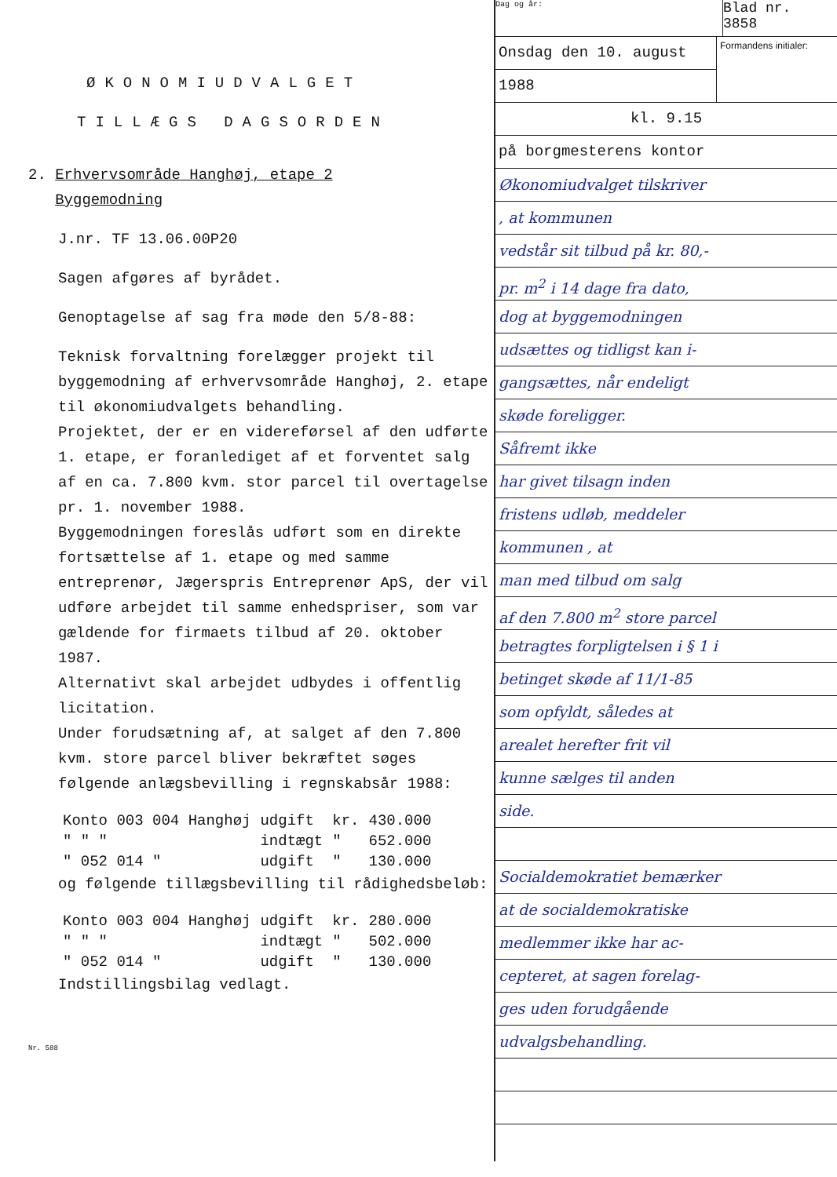ØKONOMIUDVALGET
TILLÆGS DAGSORDEN
2. Erhvervsområde Hanghøj, etape 2
Byggemodning
J.nr. TF 13.06.00P20
Sagen afgøres af byrådet.
Genoptagelse af sag fra møde den 5/8-88:
Teknisk forvaltning forelægger projekt til byggemodning af erhvervsområde Hanghøj, 2. etape til økonomiudvalgets behandling.
Projektet, der er en videreførsel af den udførte 1. etape, er foranlediget af et forventet salg af en ca. 7.800 kvm. stor parcel til overtagelse pr. 1. november 1988.
Byggemodningen foreslås udført som en direkte fortsættelse af 1. etape og med samme entreprenør, Jægerspris Entreprenør ApS, der vil udføre arbejdet til samme enhedspriser, som var gældende for firmaets tilbud af 20. oktober 1987.
Alternativt skal arbejdet udbydes i offentlig licitation.
Under forudsætning af, at salget af den 7.800 kvm. store parcel bliver bekræftet søges følgende anlægsbevilling i regnskabsår 1988:
| Konto 003 004 Hanghøj | udgift | kr. | 430.000 |
| " " " | indtægt | " | 652.000 |
| " 052 014 " | udgift | " | 130.000 |
og følgende tillægsbevilling til rådighedsbeløb:
| Konto 003 004 Hanghøj | udgift | kr. | 280.000 |
| " " " | indtægt | " | 502.000 |
| " 052 014 " | udgift | " | 130.000 |
Indstillingsbilag vedlagt.
Nr. 588
Dag og år:
Blad nr.
3858
Onsdag den 10. august
1988
Formandens initialer:
kl. 9.15
på borgmesterens kontor
Økonomiudvalget tilskriver
, at kommunen
vedstår sit tilbud på kr. 80,-
pr. m<sup>2</sup> i 14 dage fra dato,
dog at byggemodningen
udsættes og tidligst kan i-
gangsættes, når endeligt
skøde foreligger.
Såfremt ikke
har givet tilsagn inden
fristens udløb, meddeler
kommunen , at
man med tilbud om salg
af den 7.800 m<sup>2</sup> store parcel
betragtes forpligtelsen i § 1 i
betinget skøde af 11/1-85
som opfyldt, således at
arealet herefter frit vil
kunne sælges til anden
side.
Socialdemokratiet bemærker
at de socialdemokratiske
medlemmer ikke har ac-
cepteret, at sagen forelag-
ges uden forudgående
udvalgsbehandling.